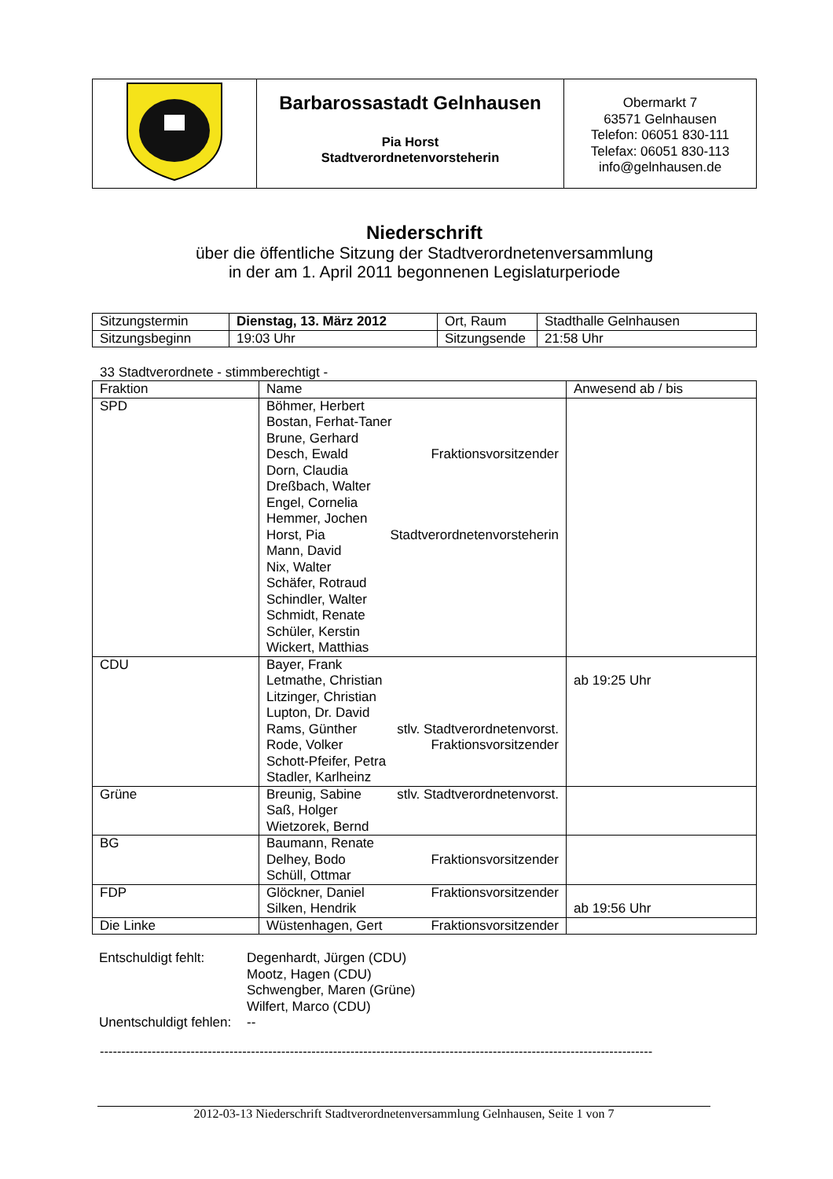| | Barbarossastadt Gelnhausen Pia Horst Stadtverordnetenvorsteherin | Obermarkt 7 63571 Gelnhausen Telefon: 06051 830-111 Telefax: 06051 830-113 info@gelnhausen.de |
Niederschrift
über die öffentliche Sitzung der Stadtverordnetenversammlung
in der am 1. April 2011 begonnenen Legislaturperiode
| Sitzungstermin | Dienstag, 13. März 2012 | Ort, Raum | Stadthalle Gelnhausen |
| Sitzungsbeginn | 19:03 Uhr | Sitzungsende | 21:58 Uhr |
33 Stadtverordnete - stimmberechtigt -
| Fraktion | Name | Anwesend ab / bis |
| --- | --- | --- |
| SPD | Böhmer, Herbert Bostan, Ferhat-Taner Brune, Gerhard Desch, Ewald Fraktionsvorsitzender Dorn, Claudia Dreßbach, Walter Engel, Cornelia Hemmer, Jochen Horst, Pia Stadtverordnetenvorsteherin Mann, David Nix, Walter Schäfer, Rotraud Schindler, Walter Schmidt, Renate Schüler, Kerstin Wickert, Matthias | |
| CDU | Bayer, Frank Letmathe, Christian Litzinger, Christian Lupton, Dr. David Rams, Günther stlv. Stadtverordnetenvorst. Rode, Volker Fraktionsvorsitzender Schott-Pfeifer, Petra Stadler, Karlheinz | ab 19:25 Uhr |
| Grüne | Breunig, Sabine stlv. Stadtverordnetenvorst. Saß, Holger Wietzorek, Bernd | |
| BG | Baumann, Renate Delhey, Bodo Fraktionsvorsitzender Schüll, Ottmar | |
| FDP | Glöckner, Daniel Fraktionsvorsitzender Silken, Hendrik | ab 19:56 Uhr |
| Die Linke | Wüstenhagen, Gert Fraktionsvorsitzender | |
| Entschuldigt fehlt: | Degenhardt, Jürgen (CDU) Mootz, Hagen (CDU) Schwengber, Maren (Grüne) Wilfert, Marco (CDU) |
| Unentschuldigt fehlen: | -- |
--------------------------------------------------------------------------------------------------------------------------------
2012-03-13 Niederschrift Stadtverordnetenversammlung Gelnhausen, Seite 1 von 7